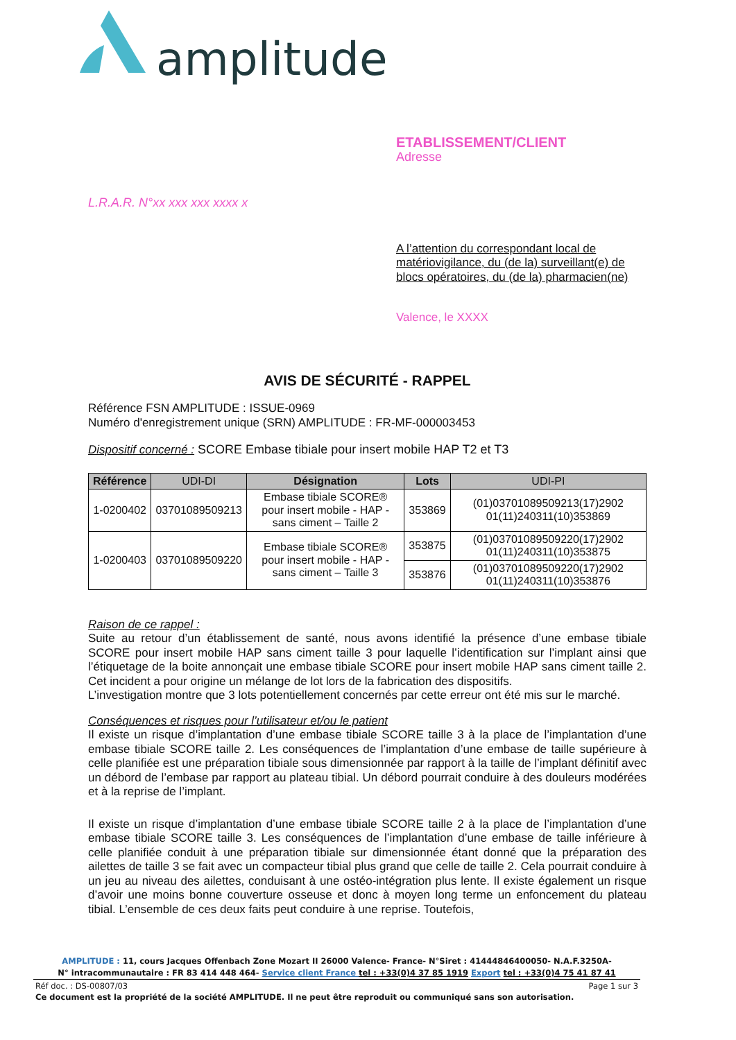amplitude
ETABLISSEMENT/CLIENT
Adresse
L.R.A.R. N°xx xxx xxx xxxx x
A l’attention du correspondant local de matériovigilance, du (de la) surveillant(e) de blocs opératoires, du (de la) pharmacien(ne)
Valence, le XXXX
AVIS DE SÉCURITÉ - RAPPEL
Référence FSN AMPLITUDE : ISSUE-0969
Numéro d'enregistrement unique (SRN) AMPLITUDE : FR-MF-000003453
Dispositif concerné : SCORE Embase tibiale pour insert mobile HAP T2 et T3
| Référence | UDI-DI | Désignation | Lots | UDI-PI |
| --- | --- | --- | --- | --- |
| 1-0200402 | 03701089509213 | Embase tibiale SCORE® pour insert mobile - HAP - sans ciment – Taille 2 | 353869 | (01)03701089509213(17)2902 01(11)240311(10)353869 |
| 1-0200403 | 03701089509220 | Embase tibiale SCORE® pour insert mobile - HAP - sans ciment – Taille 3 | 353875 | (01)03701089509220(17)2902 01(11)240311(10)353875 |
| | | | 353876 | (01)03701089509220(17)2902 01(11)240311(10)353876 |
Raison de ce rappel :
Suite au retour d’un établissement de santé, nous avons identifié la présence d’une embase tibiale SCORE pour insert mobile HAP sans ciment taille 3 pour laquelle l’identification sur l’implant ainsi que l’étiquetage de la boite annonçait une embase tibiale SCORE pour insert mobile HAP sans ciment taille 2. Cet incident a pour origine un mélange de lot lors de la fabrication des dispositifs.
L’investigation montre que 3 lots potentiellement concernés par cette erreur ont été mis sur le marché.
Conséquences et risques pour l’utilisateur et/ou le patient
Il existe un risque d’implantation d’une embase tibiale SCORE taille 3 à la place de l’implantation d’une embase tibiale SCORE taille 2. Les conséquences de l’implantation d’une embase de taille supérieure à celle planifiée est une préparation tibiale sous dimensionnée par rapport à la taille de l’implant définitif avec un débord de l’embase par rapport au plateau tibial. Un débord pourrait conduire à des douleurs modérées et à la reprise de l’implant.
Il existe un risque d’implantation d’une embase tibiale SCORE taille 2 à la place de l’implantation d’une embase tibiale SCORE taille 3. Les conséquences de l’implantation d’une embase de taille inférieure à celle planifiée conduit à une préparation tibiale sur dimensionnée étant donné que la préparation des ailettes de taille 3 se fait avec un compacteur tibial plus grand que celle de taille 2. Cela pourrait conduire à un jeu au niveau des ailettes, conduisant à une ostéo-intégration plus lente. Il existe également un risque d’avoir une moins bonne couverture osseuse et donc à moyen long terme un enfoncement du plateau tibial. L’ensemble de ces deux faits peut conduire à une reprise. Toutefois,
AMPLITUDE : 11, cours Jacques Offenbach Zone Mozart II 26000 Valence- France- N°Siret : 41444846400050- N.A.F.3250A-
N° intracommunautaire : FR 83 414 448 464- Service client France tel : +33(0)4 37 85 1919 Export tel : +33(0)4 75 41 87 41
Réf doc. : DS-00807/03 Page 1 sur 3
Ce document est la propriété de la société AMPLITUDE. Il ne peut être reproduit ou communiqué sans son autorisation.